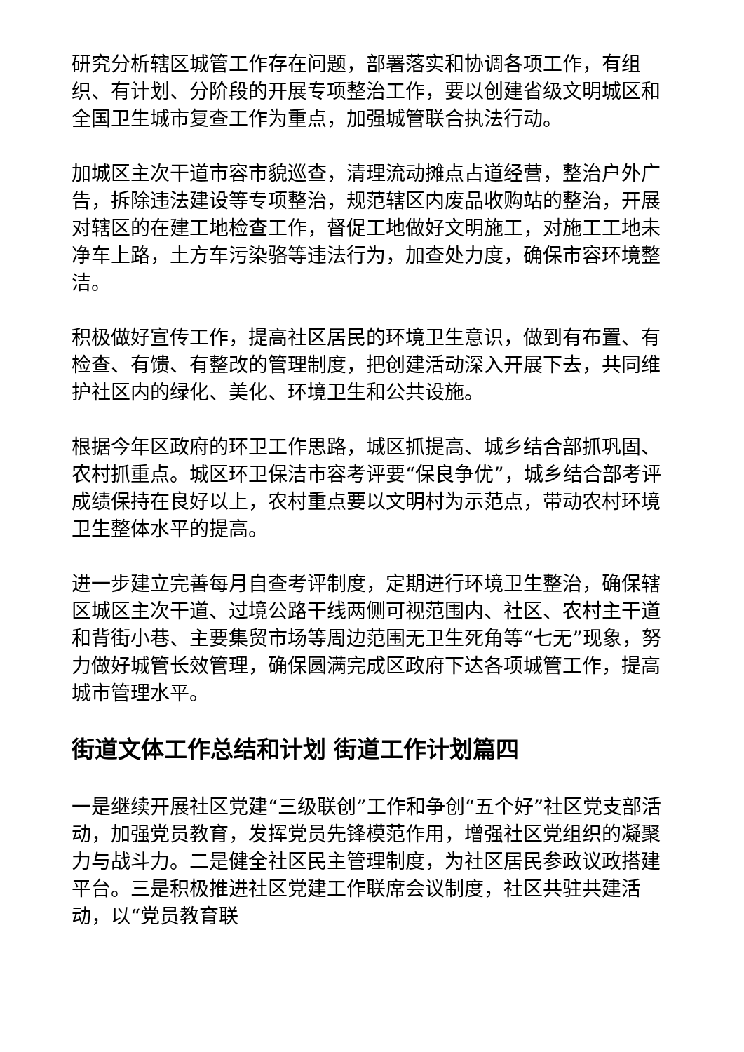研究分析辖区城管工作存在问题，部署落实和协调各项工作，有组织、有计划、分阶段的开展专项整治工作，要以创建省级文明城区和全国卫生城市复查工作为重点，加强城管联合执法行动。
加城区主次干道市容市貌巡查，清理流动摊点占道经营，整治户外广告，拆除违法建设等专项整治，规范辖区内废品收购站的整治，开展对辖区的在建工地检查工作，督促工地做好文明施工，对施工工地未净车上路，土方车污染骆等违法行为，加查处力度，确保市容环境整洁。
积极做好宣传工作，提高社区居民的环境卫生意识，做到有布置、有检查、有馈、有整改的管理制度，把创建活动深入开展下去，共同维护社区内的绿化、美化、环境卫生和公共设施。
根据今年区政府的环卫工作思路，城区抓提高、城乡结合部抓巩固、农村抓重点。城区环卫保洁市容考评要“保良争优”，城乡结合部考评成绩保持在良好以上，农村重点要以文明村为示范点，带动农村环境卫生整体水平的提高。
进一步建立完善每月自查考评制度，定期进行环境卫生整治，确保辖区城区主次干道、过境公路干线两侧可视范围内、社区、农村主干道和背街小巷、主要集贸市场等周边范围无卫生死角等“七无”现象，努力做好城管长效管理，确保圆满完成区政府下达各项城管工作，提高城市管理水平。
街道文体工作总结和计划 街道工作计划篇四
一是继续开展社区党建“三级联创”工作和争创“五个好”社区党支部活动，加强党员教育，发挥党员先锋模范作用，增强社区党组织的凝聚力与战斗力。二是健全社区民主管理制度，为社区居民参政议政搭建平台。三是积极推进社区党建工作联席会议制度，社区共驻共建活动，以“党员教育联